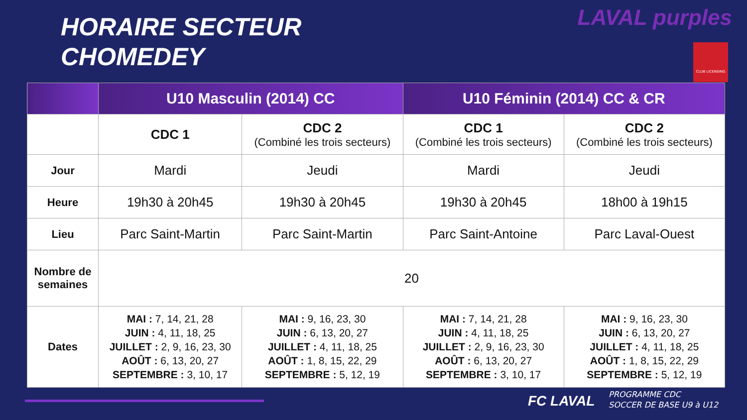HORAIRE SECTEUR
CHOMEDEY
LAVAL purples
CLUB LICENSING
| | U10 Masculin (2014) CC | | U10 Féminin (2014) CC & CR | |
| --- | --- | --- | --- | --- |
| | CDC 1 | CDC 2 (Combiné les trois secteurs) | CDC 1 (Combiné les trois secteurs) | CDC 2 (Combiné les trois secteurs) |
| Jour | Mardi | Jeudi | Mardi | Jeudi |
| Heure | 19h30 à 20h45 | 19h30 à 20h45 | 19h30 à 20h45 | 18h00 à 19h15 |
| Lieu | Parc Saint-Martin | Parc Saint-Martin | Parc Saint-Antoine | Parc Laval-Ouest |
| Nombre de semaines | 20 | | | |
| Dates | MAI : 7, 14, 21, 28 JUIN : 4, 11, 18, 25 JUILLET : 2, 9, 16, 23, 30 AOÛT : 6, 13, 20, 27 SEPTEMBRE : 3, 10, 17 | MAI : 9, 16, 23, 30 JUIN : 6, 13, 20, 27 JUILLET : 4, 11, 18, 25 AOÛT : 1, 8, 15, 22, 29 SEPTEMBRE : 5, 12, 19 | MAI : 7, 14, 21, 28 JUIN : 4, 11, 18, 25 JUILLET : 2, 9, 16, 23, 30 AOÛT : 6, 13, 20, 27 SEPTEMBRE : 3, 10, 17 | MAI : 9, 16, 23, 30 JUIN : 6, 13, 20, 27 JUILLET : 4, 11, 18, 25 AOÛT : 1, 8, 15, 22, 29 SEPTEMBRE : 5, 12, 19 |
FC LAVAL
PROGRAMME CDC
SOCCER DE BASE U9 à U12